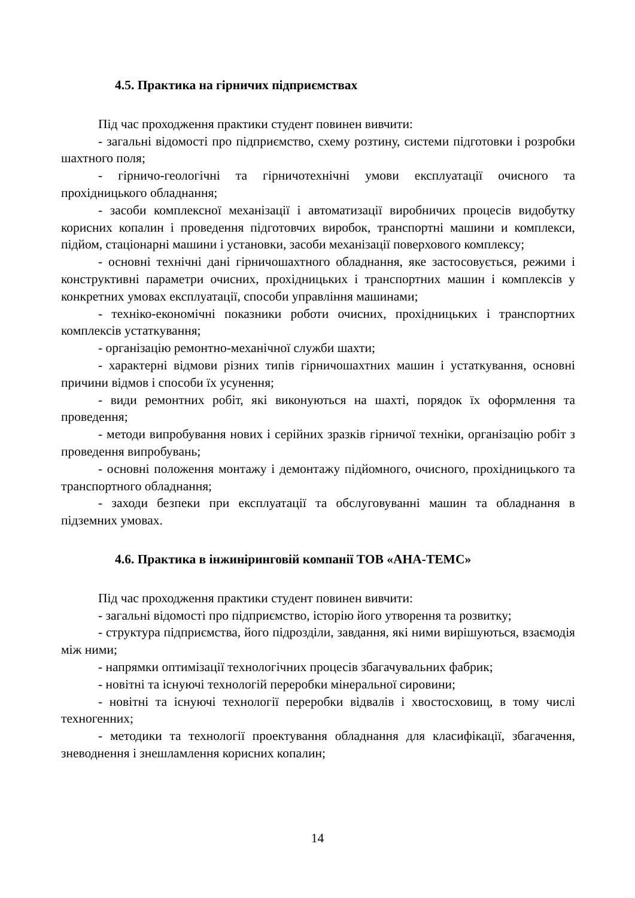4.5. Практика на гірничих підприємствах
Під час проходження практики студент повинен вивчити:
- загальні відомості про підприємство, схему розтину, системи підготовки і розробки шахтного поля;
- гірничо-геологічні та гірничотехнічні умови експлуатації очисного та прохідницького обладнання;
- засоби комплексної механізації і автоматизації виробничих процесів видобутку корисних копалин і проведення підготовчих виробок, транспортні машини и комплекси, підйом, стаціонарні машини і установки, засоби механізації поверхового комплексу;
- основні технічні дані гірничошахтного обладнання, яке застосовується, режими і конструктивні параметри очисних, прохідницьких і транспортних машин і комплексів у конкретних умовах експлуатації, способи управління машинами;
- техніко-економічні показники роботи очисних, прохідницьких і транспортних комплексів устаткування;
- організацію ремонтно-механічної служби шахти;
- характерні відмови різних типів гірничошахтних машин і устаткування, основні причини відмов і способи їх усунення;
- види ремонтних робіт, які виконуються на шахті, порядок їх оформлення та проведення;
- методи випробування нових і серійних зразків гірничої техніки, організацію робіт з проведення випробувань;
- основні положення монтажу і демонтажу підйомного, очисного, прохідницького та транспортного обладнання;
- заходи безпеки при експлуатації та обслуговуванні машин та обладнання в підземних умовах.
4.6. Практика в інжиніринговій компанії ТОВ «АНА-ТЕМС»
Під час проходження практики студент повинен вивчити:
- загальні відомості про підприємство, історію його утворення та розвитку;
- структура підприємства, його підрозділи, завдання, які ними вирішуються, взаємодія між ними;
- напрямки оптимізації технологічних процесів збагачувальних фабрик;
- новітні та існуючі технологій переробки мінеральної сировини;
- новітні та існуючі технології переробки відвалів і хвостосховищ, в тому числі техногенних;
- методики та технології проектування обладнання для класифікації, збагачення, зневоднення і знешламлення корисних копалин;
14